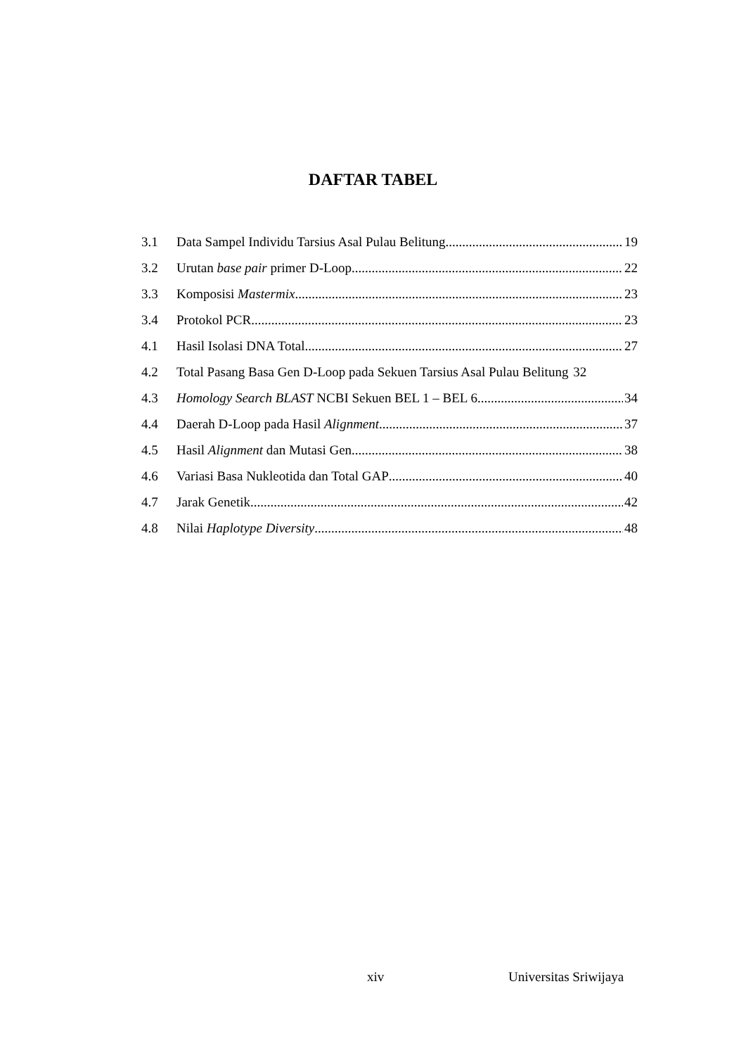DAFTAR TABEL
3.1 Data Sampel Individu Tarsius Asal Pulau Belitung 19
3.2 Urutan base pair primer D-Loop 22
3.3 Komposisi Mastermix 23
3.4 Protokol PCR 23
4.1 Hasil Isolasi DNA Total 27
4.2 Total Pasang Basa Gen D-Loop pada Sekuen Tarsius Asal Pulau Belitung 32
4.3 Homology Search BLAST NCBI Sekuen BEL 1 – BEL 6 34
4.4 Daerah D-Loop pada Hasil Alignment 37
4.5 Hasil Alignment dan Mutasi Gen 38
4.6 Variasi Basa Nukleotida dan Total GAP 40
4.7 Jarak Genetik 42
4.8 Nilai Haplotype Diversity 48
xiv Universitas Sriwijaya